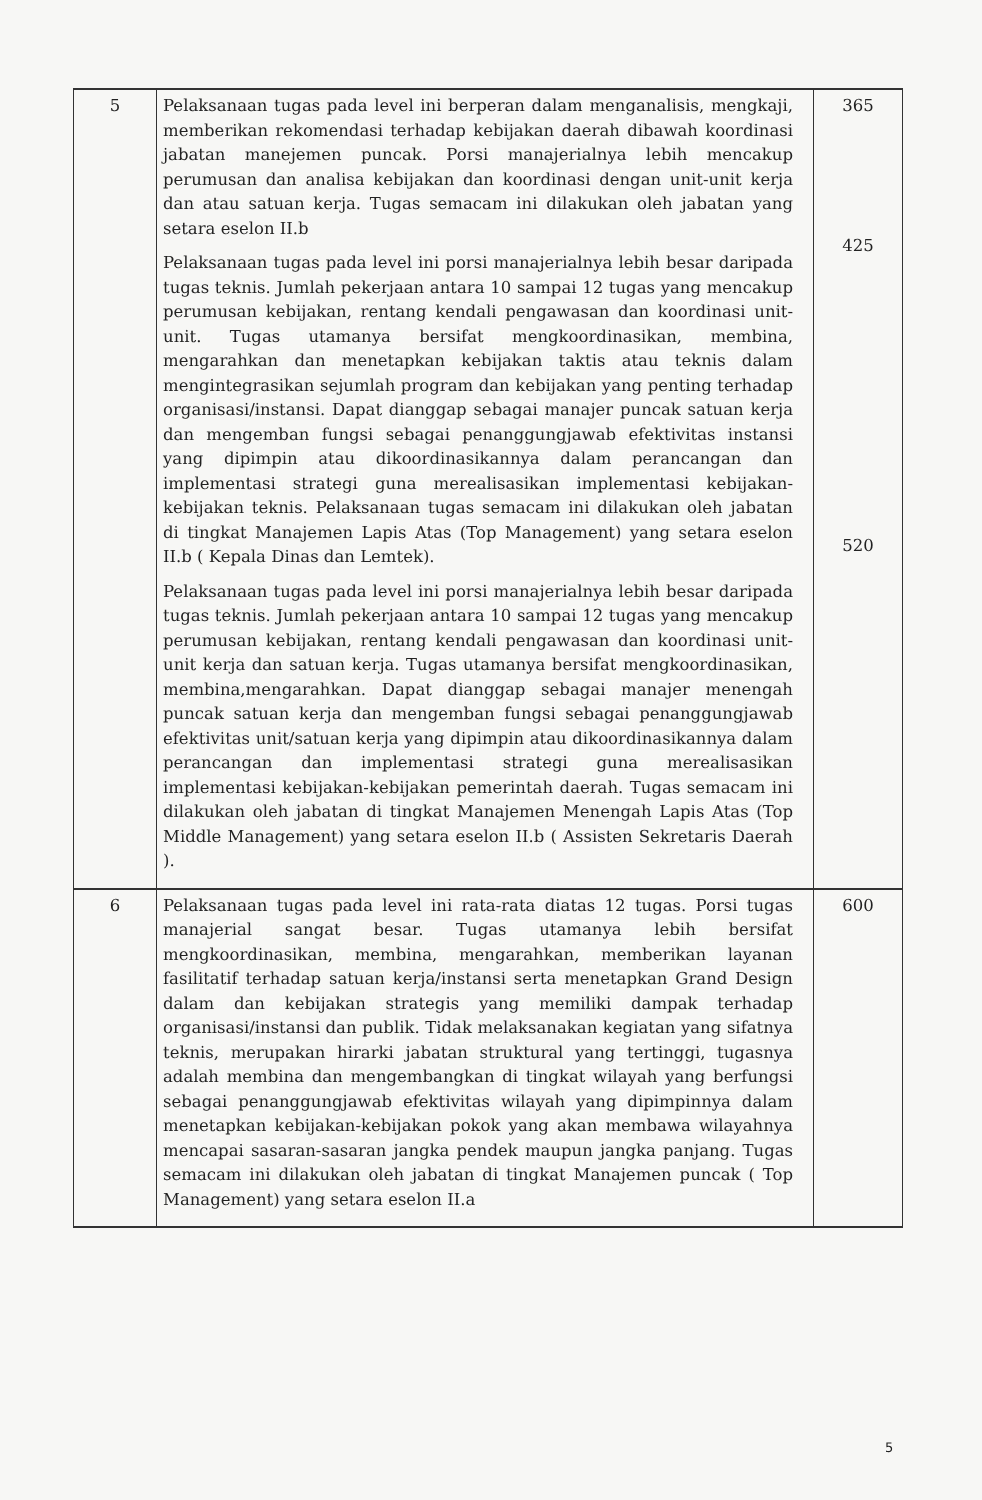| 5 | Pelaksanaan tugas pada level ini berperan dalam menganalisis, mengkaji, memberikan rekomendasi terhadap kebijakan daerah dibawah koordinasi jabatan manejemen puncak. Porsi manajerialnya lebih mencakup perumusan dan analisa kebijakan dan koordinasi dengan unit-unit kerja dan atau satuan kerja. Tugas semacam ini dilakukan oleh jabatan yang setara eselon II.b Pelaksanaan tugas pada level ini porsi manajerialnya lebih besar daripada tugas teknis. Jumlah pekerjaan antara 10 sampai 12 tugas yang mencakup perumusan kebijakan, rentang kendali pengawasan dan koordinasi unit-unit. Tugas utamanya bersifat mengkoordinasikan, membina, mengarahkan dan menetapkan kebijakan taktis atau teknis dalam mengintegrasikan sejumlah program dan kebijakan yang penting terhadap organisasi/instansi. Dapat dianggap sebagai manajer puncak satuan kerja dan mengemban fungsi sebagai penanggungjawab efektivitas instansi yang dipimpin atau dikoordinasikannya dalam perancangan dan implementasi strategi guna merealisasikan implementasi kebijakan-kebijakan teknis. Pelaksanaan tugas semacam ini dilakukan oleh jabatan di tingkat Manajemen Lapis Atas (Top Management) yang setara eselon II.b ( Kepala Dinas dan Lemtek). Pelaksanaan tugas pada level ini porsi manajerialnya lebih besar daripada tugas teknis. Jumlah pekerjaan antara 10 sampai 12 tugas yang mencakup perumusan kebijakan, rentang kendali pengawasan dan koordinasi unit-unit kerja dan satuan kerja. Tugas utamanya bersifat mengkoordinasikan, membina,mengarahkan. Dapat dianggap sebagai manajer menengah puncak satuan kerja dan mengemban fungsi sebagai penanggungjawab efektivitas unit/satuan kerja yang dipimpin atau dikoordinasikannya dalam perancangan dan implementasi strategi guna merealisasikan implementasi kebijakan-kebijakan pemerintah daerah. Tugas semacam ini dilakukan oleh jabatan di tingkat Manajemen Menengah Lapis Atas (Top Middle Management) yang setara eselon II.b ( Assisten Sekretaris Daerah ). | 365 425 520 |
| 6 | Pelaksanaan tugas pada level ini rata-rata diatas 12 tugas. Porsi tugas manajerial sangat besar. Tugas utamanya lebih bersifat mengkoordinasikan, membina, mengarahkan, memberikan layanan fasilitatif terhadap satuan kerja/instansi serta menetapkan Grand Design dalam dan kebijakan strategis yang memiliki dampak terhadap organisasi/instansi dan publik. Tidak melaksanakan kegiatan yang sifatnya teknis, merupakan hirarki jabatan struktural yang tertinggi, tugasnya adalah membina dan mengembangkan di tingkat wilayah yang berfungsi sebagai penanggungjawab efektivitas wilayah yang dipimpinnya dalam menetapkan kebijakan-kebijakan pokok yang akan membawa wilayahnya mencapai sasaran-sasaran jangka pendek maupun jangka panjang. Tugas semacam ini dilakukan oleh jabatan di tingkat Manajemen puncak ( Top Management) yang setara eselon II.a | 600 |
5